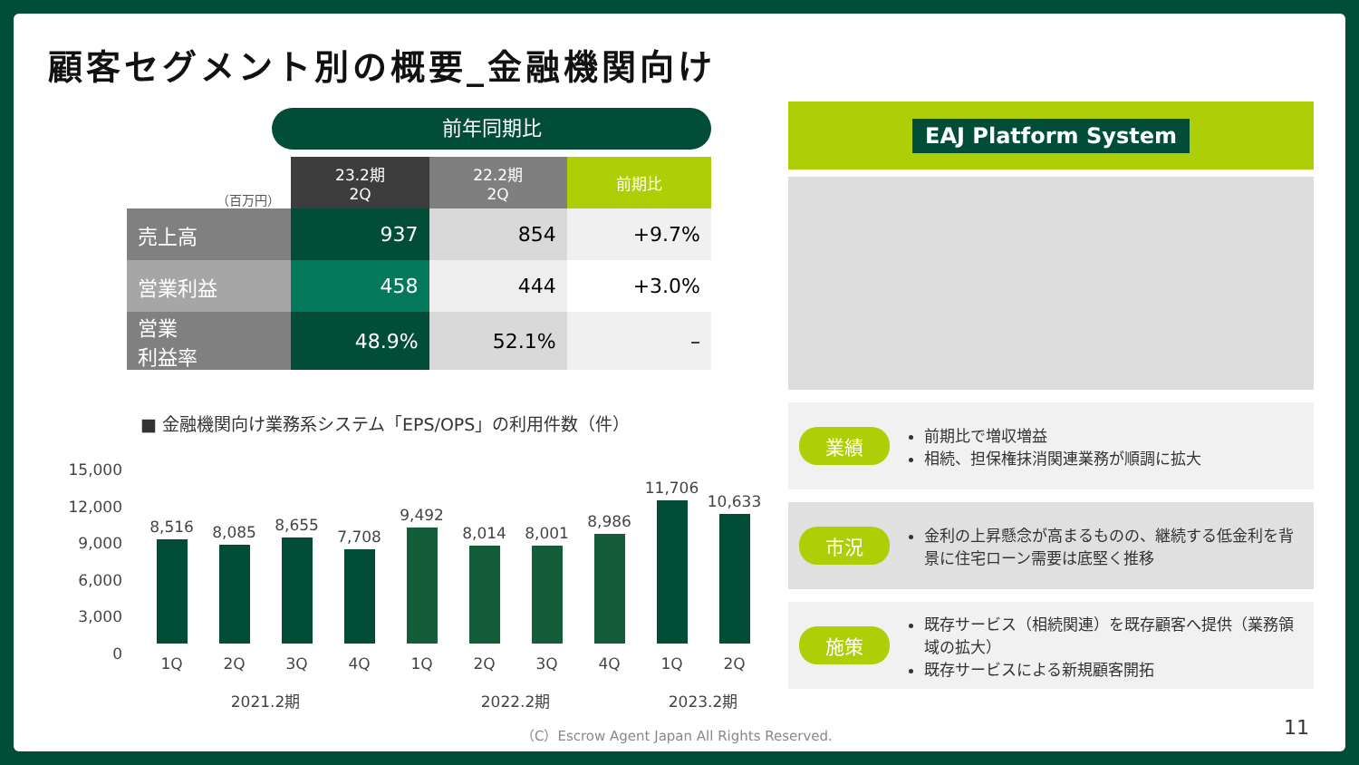顧客セグメント別の概要_金融機関向け
前年同期比
| （百万円） | 23.2期 2Q | 22.2期 2Q | 前期比 |
| 売上高 | 937 | 854 | +9.7% |
| 営業利益 | 458 | 444 | +3.0% |
| 営業 利益率 | 48.9% | 52.1% | – |
■ 金融機関向け業務系システム「EPS/OPS」の利用件数（件）
15,000
12,000
9,000
6,000
3,000
0
8,516
8,085
8,655
7,708
9,492
8,014
8,001
8,986
11,706
10,633
1Q 2Q 3Q 4Q 1Q 2Q 3Q 4Q 1Q 2Q
2021.2期 2022.2期 2023.2期
EAJ Platform System
業績
前期比で増収増益
相続、担保権抹消関連業務が順調に拡大
市況
金利の上昇懸念が高まるものの、継続する低金利を背景に住宅ローン需要は底堅く推移
施策
既存サービス（相続関連）を既存顧客へ提供（業務領域の拡大）
既存サービスによる新規顧客開拓
（C）Escrow Agent Japan All Rights Reserved.
11